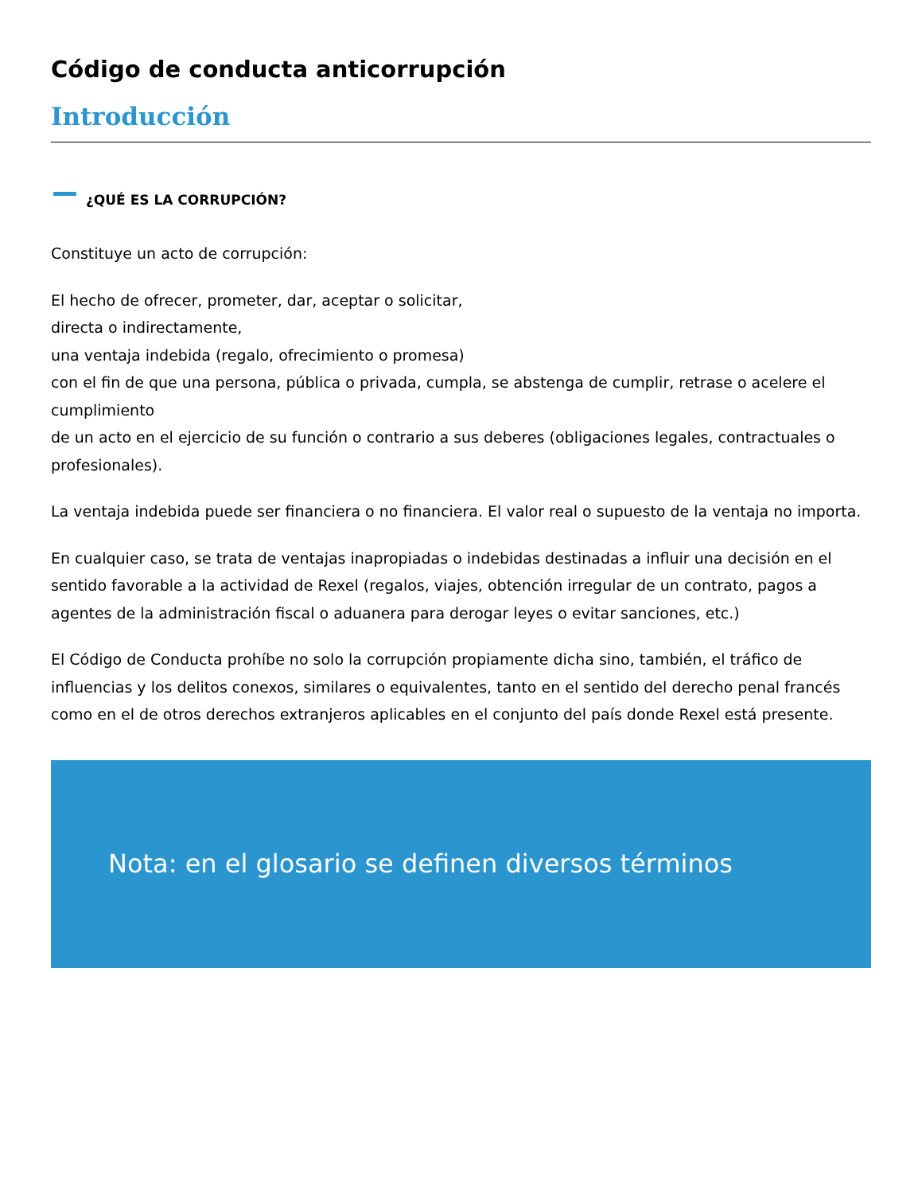Código de conducta anticorrupción
Introducción
¿QUÉ ES LA CORRUPCIÓN?
Constituye un acto de corrupción:
El hecho de ofrecer, prometer, dar, aceptar o solicitar,
directa o indirectamente,
una ventaja indebida (regalo, ofrecimiento o promesa)
con el fin de que una persona, pública o privada, cumpla, se abstenga de cumplir, retrase o acelere el cumplimiento
de un acto en el ejercicio de su función o contrario a sus deberes (obligaciones legales, contractuales o profesionales).
La ventaja indebida puede ser financiera o no financiera. El valor real o supuesto de la ventaja no importa.
En cualquier caso, se trata de ventajas inapropiadas o indebidas destinadas a influir una decisión en el sentido favorable a la actividad de Rexel (regalos, viajes, obtención irregular de un contrato, pagos a agentes de la administración fiscal o aduanera para derogar leyes o evitar sanciones, etc.)
El Código de Conducta prohíbe no solo la corrupción propiamente dicha sino, también, el tráfico de influencias y los delitos conexos, similares o equivalentes, tanto en el sentido del derecho penal francés como en el de otros derechos extranjeros aplicables en el conjunto del país donde Rexel está presente.
Nota: en el glosario se definen diversos términos